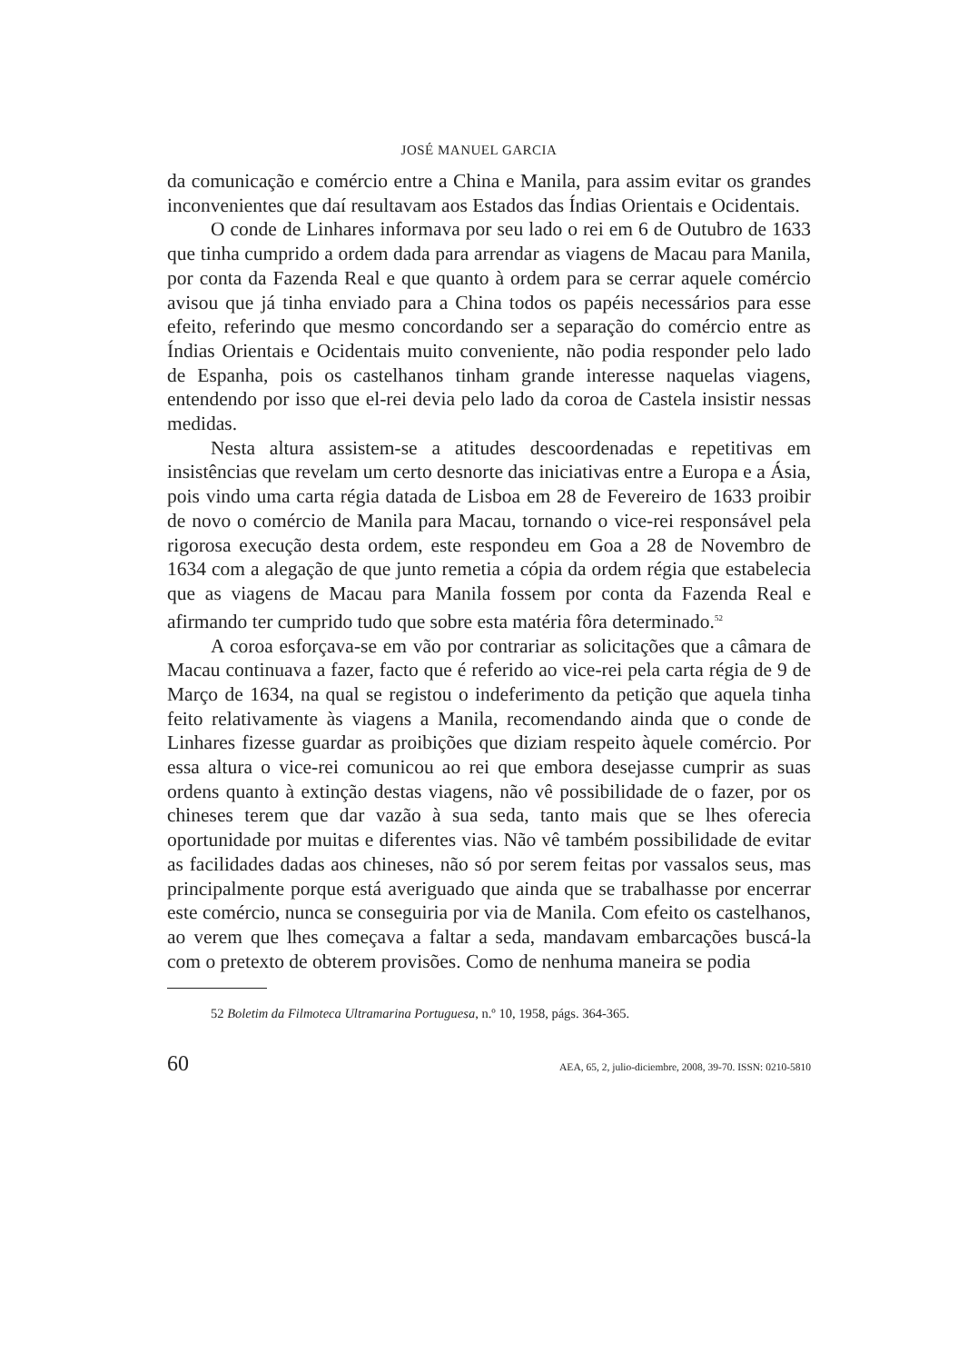JOSÉ MANUEL GARCIA
da comunicação e comércio entre a China e Manila, para assim evitar os grandes inconvenientes que daí resultavam aos Estados das Índias Orientais e Ocidentais.
O conde de Linhares informava por seu lado o rei em 6 de Outubro de 1633 que tinha cumprido a ordem dada para arrendar as viagens de Macau para Manila, por conta da Fazenda Real e que quanto à ordem para se cerrar aquele comércio avisou que já tinha enviado para a China todos os papéis necessários para esse efeito, referindo que mesmo concordando ser a separação do comércio entre as Índias Orientais e Ocidentais muito conveniente, não podia responder pelo lado de Espanha, pois os castelhanos tinham grande interesse naquelas viagens, entendendo por isso que el-rei devia pelo lado da coroa de Castela insistir nessas medidas.
Nesta altura assistem-se a atitudes descoordenadas e repetitivas em insistências que revelam um certo desnorte das iniciativas entre a Europa e a Ásia, pois vindo uma carta régia datada de Lisboa em 28 de Fevereiro de 1633 proibir de novo o comércio de Manila para Macau, tornando o vice-rei responsável pela rigorosa execução desta ordem, este respondeu em Goa a 28 de Novembro de 1634 com a alegação de que junto remetia a cópia da ordem régia que estabelecia que as viagens de Macau para Manila fossem por conta da Fazenda Real e afirmando ter cumprido tudo que sobre esta matéria fôra determinado.<sup>52</sup>
A coroa esforçava-se em vão por contrariar as solicitações que a câmara de Macau continuava a fazer, facto que é referido ao vice-rei pela carta régia de 9 de Março de 1634, na qual se registou o indeferimento da petição que aquela tinha feito relativamente às viagens a Manila, recomendando ainda que o conde de Linhares fizesse guardar as proibições que diziam respeito àquele comércio. Por essa altura o vice-rei comunicou ao rei que embora desejasse cumprir as suas ordens quanto à extinção destas viagens, não vê possibilidade de o fazer, por os chineses terem que dar vazão à sua seda, tanto mais que se lhes oferecia oportunidade por muitas e diferentes vias. Não vê também possibilidade de evitar as facilidades dadas aos chineses, não só por serem feitas por vassalos seus, mas principalmente porque está averiguado que ainda que se trabalhasse por encerrar este comércio, nunca se conseguiria por via de Manila. Com efeito os castelhanos, ao verem que lhes começava a faltar a seda, mandavam embarcações buscá-la com o pretexto de obterem provisões. Como de nenhuma maneira se podia
52 Boletim da Filmoteca Ultramarina Portuguesa, n.º 10, 1958, págs. 364-365.
60 AEA, 65, 2, julio-diciembre, 2008, 39-70. ISSN: 0210-5810